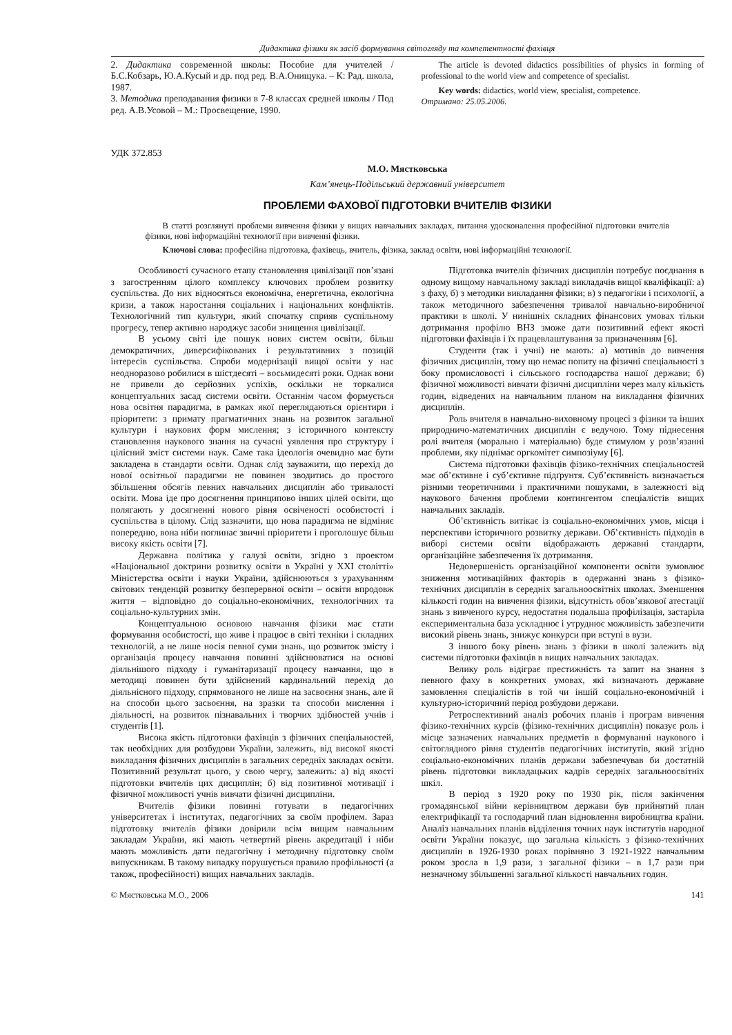Дидактика фізики як засіб формування світогляду та компетентності фахівця
2. Дидактика современной школы: Пособие для учителей / Б.С.Кобзарь, Ю.А.Кусый и др. под ред. В.А.Онищука. – К: Рад. школа, 1987.
3. Методика преподавания физики в 7-8 классах средней школы / Под ред. А.В.Усовой – М.: Просвещение, 1990.
The article is devoted didactics possibilities of physics in forming of professional to the world view and competence of specialist.
Key words: didactics, world view, specialist, competence.
Отримано: 25.05.2006.
УДК 372.853
М.О. Мястковська
Кам’янець-Подільський державний університет
ПРОБЛЕМИ ФАХОВОЇ ПІДГОТОВКИ ВЧИТЕЛІВ ФІЗИКИ
В статті розглянуті проблеми вивчення фізики у вищих навчальних закладах, питання удосконалення професійної підготовки вчителів фізики, нові інформаційні технології при вивченні фізики.
Ключові слова: професійна підготовка, фахівець, вчитель, фізика, заклад освіти, нові інформаційні технології.
Особливості сучасного етапу становлення цивілізації пов’язані з загостренням цілого комплексу ключових проблем розвитку суспільства. До них відносяться економічна, енергетична, екологічна кризи, а також наростання соціальних і національних конфліктів. Технологічний тип культури, який спочатку сприяв суспільному прогресу, тепер активно народжує засоби знищення цивілізації.
В усьому світі іде пошук нових систем освіти, більш демократичних, диверсифікованих і результативних з позицій інтересів суспільства. Спроби модернізації вищої освіти у нас неодноразово робилися в шістдесяті – восьмидесяті роки. Однак вони не привели до серйозних успіхів, оскільки не торкалися концептуальних засад системи освіти. Останнім часом формується нова освітня парадигма, в рамках якої переглядаються орієнтири і пріоритети: з примату прагматичних знань на розвиток загальної культури і наукових форм мислення; з історичного контексту становлення наукового знання на сучасні уявлення про структуру і цілісний зміст системи наук. Саме така ідеологія очевидно має бути закладена в стандарти освіти. Однак слід зауважити, що перехід до нової освітньої парадигми не повинен зводитись до простого збільшення обсягів певних навчальних дисциплін або тривалості освіти. Мова іде про досягнення принципово інших цілей освіти, що полягають у досягненні нового рівня освіченості особистості і суспільства в цілому. Слід зазначити, що нова парадигма не відміняє попередню, вона ніби поглинає звичні пріоритети і проголошує більш високу якість освіти [7].
Державна політика у галузі освіти, згідно з проектом «Національної доктрини розвитку освіти в Україні у ХХІ столітті» Міністерства освіти і науки України, здійснюються з урахуванням світових тенденцій розвитку безперервної освіти – освіти впродовж життя – відповідно до соціально-економічних, технологічних та соціально-культурних змін.
Концептуальною основою навчання фізики має стати формування особистості, що живе і працює в світі техніки і складних технологій, а не лише носія певної суми знань, що розвиток змісту і організація процесу навчання повинні здійснюватися на основі діяльнішого підходу і гуманітаризації процесу навчання, що в методиці повинен бути здійснений кардинальний перехід до діяльнісного підходу, спрямованого не лише на засвоєння знань, але й на способи цього засвоєння, на зразки та способи мислення і діяльності, на розвиток пізнавальних і творчих здібностей учнів і студентів [1].
Висока якість підготовки фахівців з фізичних спеціальностей, так необхідних для розбудови України, залежить, від високої якості викладання фізичних дисциплін в загальних середніх закладах освіти. Позитивний результат цього, у свою чергу, залежить: а) від якості підготовки вчителів цих дисциплін; б) від позитивної мотивації і фізичної можливості учнів вивчати фізичні дисципліни.
Вчителів фізики повинні готувати в педагогічних університетах і інститутах, педагогічних за своїм профілем. Зараз підготовку вчителів фізики довірили всім вищим навчальним закладам України, які мають четвертий рівень акредитації і ніби мають можливість дати педагогічну і методичну підготовку своїм випускникам. В такому випадку порушується правило профільності (а також, професійності) вищих навчальних закладів.
Підготовка вчителів фізичних дисциплін потребує поєднання в одному вищому навчальному закладі викладачів вищої кваліфікації: а) з фаху, б) з методики викладання фізики; в) з педагогіки і психології, а також методичного забезпечення тривалої навчально-виробничої практики в школі. У нинішніх складних фінансових умовах тільки дотримання профілю ВНЗ зможе дати позитивний ефект якості підготовки фахівців і їх працевлаштування за призначенням [6].
Студенти (так і учні) не мають: а) мотивів до вивчення фізичних дисциплін, тому що немає попиту на фізичні спеціальності з боку промисловості і сільського господарства нашої держави; б) фізичної можливості вивчати фізичні дисципліни через малу кількість годин, відведених на навчальним планом на викладання фізичних дисциплін.
Роль вчителя в навчально-виховному процесі з фізики та інших природничо-математичних дисциплін є ведучою. Тому піднесення ролі вчителя (морально і матеріально) буде стимулом у розв’язанні проблеми, яку піднімає оргкомітет симпозіуму [6].
Система підготовки фахівців фізико-технічних спеціальностей має об’єктивне і суб’єктивне підґрунтя. Суб’єктивність визначається різними теоретичними і практичними пошуками, в залежності від наукового бачення проблеми контингентом спеціалістів вищих навчальних закладів.
Об’єктивність витікає із соціально-економічних умов, місця і перспективи історичного розвитку держави. Об’єктивність підходів в виборі системи освіти відображають державні стандарти, організаційне забезпечення їх дотримання.
Недовершеність організаційної компоненти освіти зумовлює зниження мотиваційних факторів в одержанні знань з фізико-технічних дисциплін в середніх загальноосвітніх школах. Зменшення кількості годин на вивчення фізики, відсутність обов’язкової атестації знань з вивченого курсу, недостатня подальша профілізація, застаріла експериментальна база ускладнює і утруднює можливість забезпечити високий рівень знань, знижує конкурси при вступі в вузи.
З іншого боку рівень знань з фізики в школі залежить від системи підготовки фахівців в вищих навчальних закладах.
Велику роль відіграє престижність та запит на знання з певного фаху в конкретних умовах, які визначають державне замовлення спеціалістів в той чи іншій соціально-економічній і культурно-історичний період розбудови держави.
Ретроспективний аналіз робочих планів і програм вивчення фізико-технічних курсів (фізико-технічних дисциплін) показує роль і місце зазначених навчальних предметів в формуванні наукового і світоглядного рівня студентів педагогічних інститутів, який згідно соціально-економічних планів держави забезпечував би достатній рівень підготовки викладацьких кадрів середніх загальноосвітніх шкіл.
В період з 1920 року по 1930 рік, після закінчення громадянської війни керівництвом держави був прийнятий план електрифікації та господарчий план відновлення виробництва країни. Аналіз навчальних планів відділення точних наук інститутів народної освіти України показує, що загальна кількість з фізико-технічних дисциплін в 1926-1930 роках порівняно З 1921-1922 навчальним роком зросла в 1,9 рази, з загальної фізики – в 1,7 рази при незначному збільшенні загальної кількості навчальних годин.
© Мястковська М.О., 2006 141